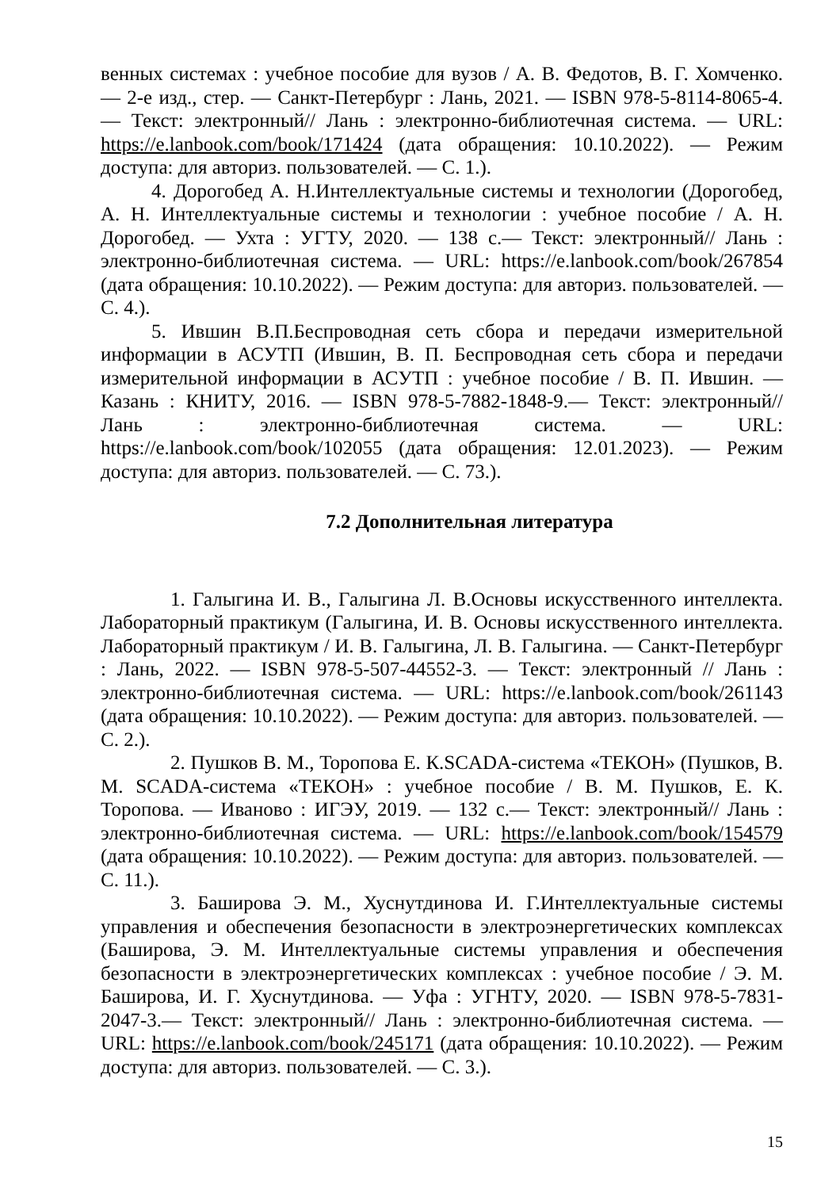венных системах : учебное пособие для вузов / А. В. Федотов, В. Г. Хомченко. — 2-е изд., стер. — Санкт-Петербург : Лань, 2021. — ISBN 978-5-8114-8065-4.— Текст: электронный// Лань : электронно-библиотечная система. — URL: https://e.lanbook.com/book/171424 (дата обращения: 10.10.2022). — Режим доступа: для авториз. пользователей. — С. 1.).
4. Дорогобед А. Н.Интеллектуальные системы и технологии (Дорогобед, А. Н. Интеллектуальные системы и технологии : учебное пособие / А. Н. Дорогобед. — Ухта : УГТУ, 2020. — 138 с.— Текст: электронный// Лань : электронно-библиотечная система. — URL: https://e.lanbook.com/book/267854 (дата обращения: 10.10.2022). — Режим доступа: для авториз. пользователей. — С. 4.).
5. Ившин В.П.Беспроводная сеть сбора и передачи измерительной информации в АСУТП (Ившин, В. П. Беспроводная сеть сбора и передачи измерительной информации в АСУТП : учебное пособие / В. П. Ившин. — Казань : КНИТУ, 2016. — ISBN 978-5-7882-1848-9.— Текст: электронный// Лань : электронно-библиотечная система. — URL: https://e.lanbook.com/book/102055 (дата обращения: 12.01.2023). — Режим доступа: для авториз. пользователей. — С. 73.).
7.2 Дополнительная литература
1. Галыгина И. В., Галыгина Л. В.Основы искусственного интеллекта. Лабораторный практикум (Галыгина, И. В. Основы искусственного интеллекта. Лабораторный практикум / И. В. Галыгина, Л. В. Галыгина. — Санкт-Петербург : Лань, 2022. — ISBN 978-5-507-44552-3. — Текст: электронный // Лань : электронно-библиотечная система. — URL: https://e.lanbook.com/book/261143 (дата обращения: 10.10.2022). — Режим доступа: для авториз. пользователей. — С. 2.).
2. Пушков В. М., Торопова Е. К.SCADA-система «ТЕКОН» (Пушков, В. М. SCADA-система «ТЕКОН» : учебное пособие / В. М. Пушков, Е. К. Торопова. — Иваново : ИГЭУ, 2019. — 132 с.— Текст: электронный// Лань : электронно-библиотечная система. — URL: https://e.lanbook.com/book/154579 (дата обращения: 10.10.2022). — Режим доступа: для авториз. пользователей. — С. 11.).
3. Баширова Э. М., Хуснутдинова И. Г.Интеллектуальные системы управления и обеспечения безопасности в электроэнергетических комплексах (Баширова, Э. М. Интеллектуальные системы управления и обеспечения безопасности в электроэнергетических комплексах : учебное пособие / Э. М. Баширова, И. Г. Хуснутдинова. — Уфа : УГНТУ, 2020. — ISBN 978-5-7831-2047-3.— Текст: электронный// Лань : электронно-библиотечная система. — URL: https://e.lanbook.com/book/245171 (дата обращения: 10.10.2022). — Режим доступа: для авториз. пользователей. — С. 3.).
15